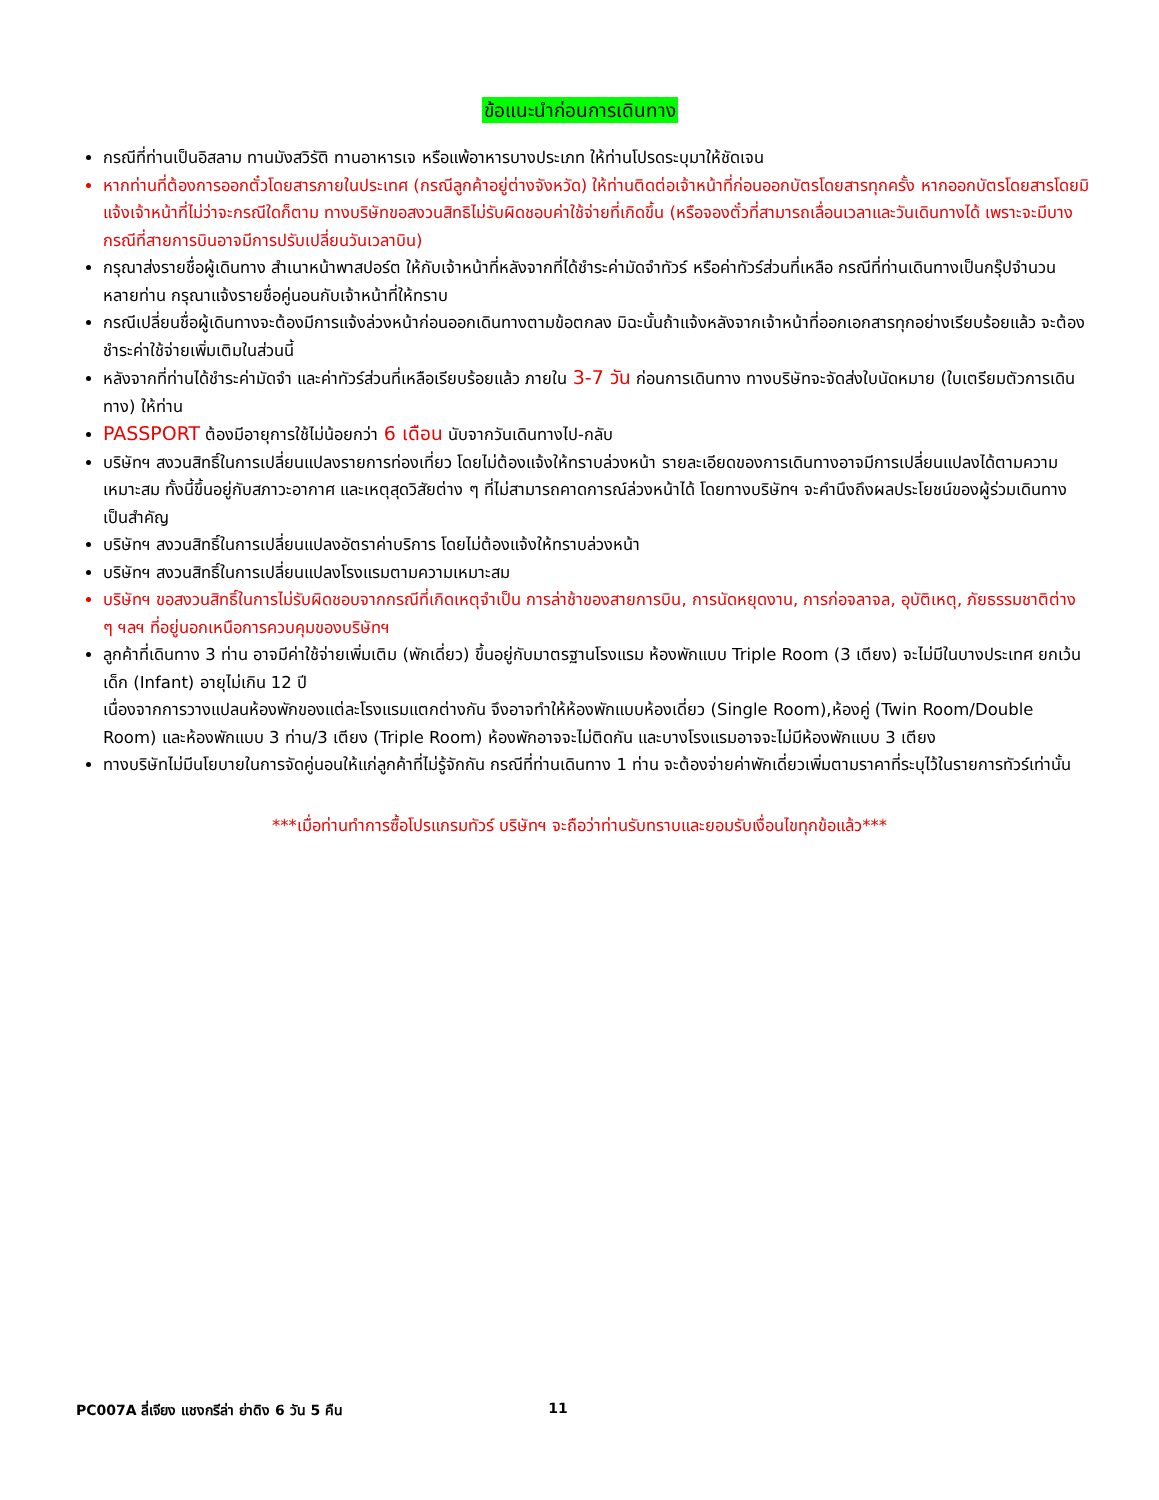ข้อแนะนำก่อนการเดินทาง
กรณีที่ท่านเป็นอิสลาม ทานมังสวิรัติ ทานอาหารเจ หรือแพ้อาหารบางประเภท ให้ท่านโปรดระบุมาให้ชัดเจน
หากท่านที่ต้องการออกตั๋วโดยสารภายในประเทศ (กรณีลูกค้าอยู่ต่างจังหวัด) ให้ท่านติดต่อเจ้าหน้าที่ก่อนออกบัตรโดยสารทุกครั้ง หากออกบัตรโดยสารโดยมิแจ้งเจ้าหน้าที่ไม่ว่าจะกรณีใดก็ตาม ทางบริษัทขอสงวนสิทธิไม่รับผิดชอบค่าใช้จ่ายที่เกิดขึ้น (หรือจองตั๋วที่สามารถเลื่อนเวลาและวันเดินทางได้ เพราะจะมีบางกรณีที่สายการบินอาจมีการปรับเปลี่ยนวันเวลาบิน)
กรุณาส่งรายชื่อผู้เดินทาง สำเนาหน้าพาสปอร์ต ให้กับเจ้าหน้าที่หลังจากที่ได้ชำระค่ามัดจำทัวร์ หรือค่าทัวร์ส่วนที่เหลือ กรณีที่ท่านเดินทางเป็นกรุ๊ปจำนวนหลายท่าน กรุณาแจ้งรายชื่อคู่นอนกับเจ้าหน้าที่ให้ทราบ
กรณีเปลี่ยนชื่อผู้เดินทางจะต้องมีการแจ้งล่วงหน้าก่อนออกเดินทางตามข้อตกลง มิฉะนั้นถ้าแจ้งหลังจากเจ้าหน้าที่ออกเอกสารทุกอย่างเรียบร้อยแล้ว จะต้องชำระค่าใช้จ่ายเพิ่มเติมในส่วนนี้
หลังจากที่ท่านได้ชำระค่ามัดจำ และค่าทัวร์ส่วนที่เหลือเรียบร้อยแล้ว ภายใน 3-7 วัน ก่อนการเดินทาง ทางบริษัทจะจัดส่งใบนัดหมาย (ใบเตรียมตัวการเดินทาง) ให้ท่าน
PASSPORT ต้องมีอายุการใช้ไม่น้อยกว่า 6 เดือน นับจากวันเดินทางไป-กลับ
บริษัทฯ สงวนสิทธิ์ในการเปลี่ยนแปลงรายการท่องเที่ยว โดยไม่ต้องแจ้งให้ทราบล่วงหน้า รายละเอียดของการเดินทางอาจมีการเปลี่ยนแปลงได้ตามความเหมาะสม ทั้งนี้ขึ้นอยู่กับสภาวะอากาศ และเหตุสุดวิสัยต่าง ๆ ที่ไม่สามารถคาดการณ์ล่วงหน้าได้ โดยทางบริษัทฯ จะคำนึงถึงผลประโยชน์ของผู้ร่วมเดินทางเป็นสำคัญ
บริษัทฯ สงวนสิทธิ์ในการเปลี่ยนแปลงอัตราค่าบริการ โดยไม่ต้องแจ้งให้ทราบล่วงหน้า
บริษัทฯ สงวนสิทธิ์ในการเปลี่ยนแปลงโรงแรมตามความเหมาะสม
บริษัทฯ ขอสงวนสิทธิ์ในการไม่รับผิดชอบจากกรณีที่เกิดเหตุจำเป็น การล่าช้าของสายการบิน, การนัดหยุดงาน, การก่อจลาจล, อุบัติเหตุ, ภัยธรรมชาติต่าง ๆ ฯลฯ ที่อยู่นอกเหนือการควบคุมของบริษัทฯ
ลูกค้าที่เดินทาง 3 ท่าน อาจมีค่าใช้จ่ายเพิ่มเติม (พักเดี่ยว) ขึ้นอยู่กับมาตรฐานโรงแรม ห้องพักแบบ Triple Room (3 เตียง) จะไม่มีในบางประเทศ ยกเว้น เด็ก (Infant) อายุไม่เกิน 12 ปี
เนื่องจากการวางแปลนห้องพักของแต่ละโรงแรมแตกต่างกัน จึงอาจทำให้ห้องพักแบบห้องเดี่ยว (Single Room),ห้องคู่ (Twin Room/Double Room) และห้องพักแบบ 3 ท่าน/3 เตียง (Triple Room) ห้องพักอาจจะไม่ติดกัน และบางโรงแรมอาจจะไม่มีห้องพักแบบ 3 เตียง
ทางบริษัทไม่มีนโยบายในการจัดคู่นอนให้แก่ลูกค้าที่ไม่รู้จักกัน กรณีที่ท่านเดินทาง 1 ท่าน จะต้องจ่ายค่าพักเดี่ยวเพิ่มตามราคาที่ระบุไว้ในรายการทัวร์เท่านั้น
***เมื่อท่านทำการซื้อโปรแกรมทัวร์ บริษัทฯ จะถือว่าท่านรับทราบและยอมรับเงื่อนไขทุกข้อแล้ว***
PC007A ลี่เจียง แชงกรีล่า ย่าดิง 6 วัน 5 คืน 11